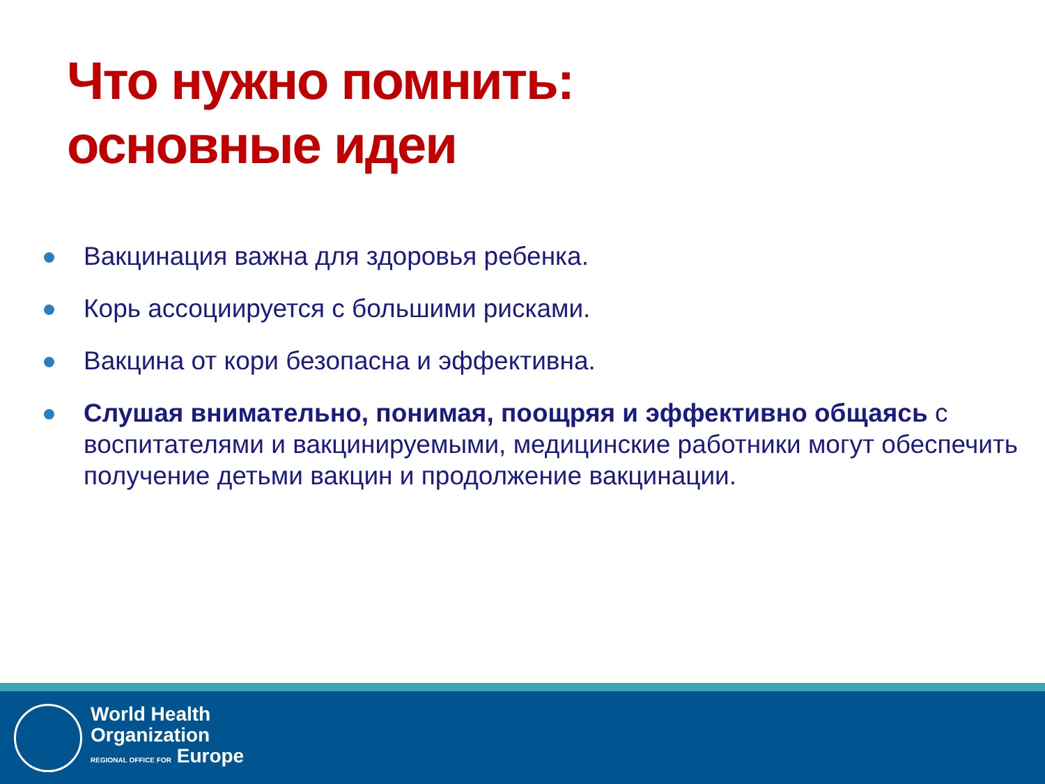Что нужно помнить:
основные идеи
Вакцинация важна для здоровья ребенка.
Корь ассоциируется с большими рисками.
Вакцина от кори безопасна и эффективна.
Слушая внимательно, понимая, поощряя и эффективно общаясь с воспитателями и вакцинируемыми, медицинские работники могут обеспечить получение детьми вакцин и продолжение вакцинации.
World Health
Organization
REGIONAL OFFICE FOR Europe